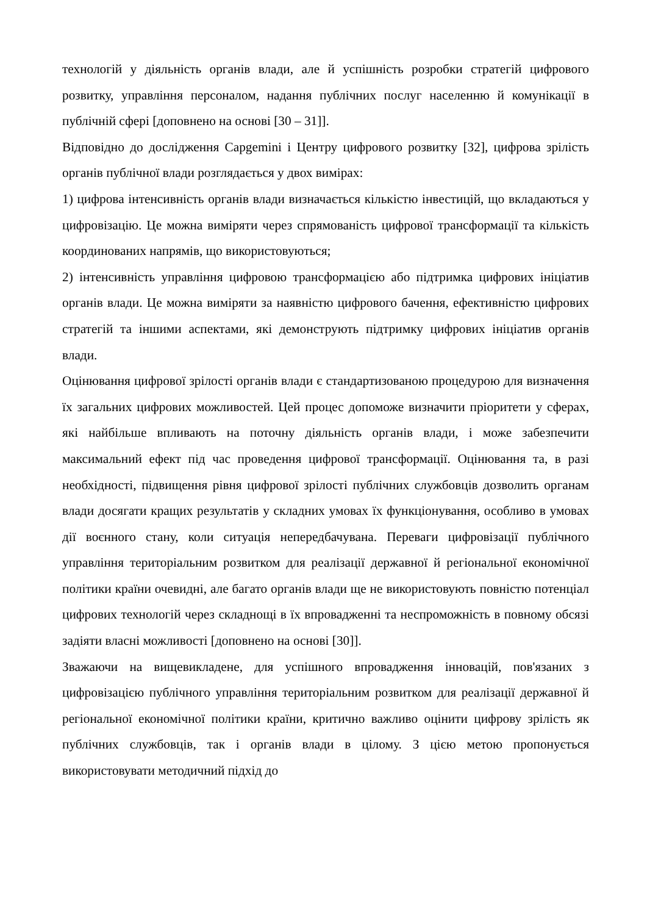технологій у діяльність органів влади, але й успішність розробки стратегій цифрового розвитку, управління персоналом, надання публічних послуг населенню й комунікації в публічній сфері [доповнено на основі [30 – 31]].
Відповідно до дослідження Capgemini і Центру цифрового розвитку [32], цифрова зрілість органів публічної влади розглядається у двох вимірах:
1) цифрова інтенсивність органів влади визначається кількістю інвестицій, що вкладаються у цифровізацію. Це можна виміряти через спрямованість цифрової трансформації та кількість координованих напрямів, що використовуються;
2) інтенсивність управління цифровою трансформацією або підтримка цифрових ініціатив органів влади. Це можна виміряти за наявністю цифрового бачення, ефективністю цифрових стратегій та іншими аспектами, які демонструють підтримку цифрових ініціатив органів влади.
Оцінювання цифрової зрілості органів влади є стандартизованою процедурою для визначення їх загальних цифрових можливостей. Цей процес допоможе визначити пріоритети у сферах, які найбільше впливають на поточну діяльність органів влади, і може забезпечити максимальний ефект під час проведення цифрової трансформації. Оцінювання та, в разі необхідності, підвищення рівня цифрової зрілості публічних службовців дозволить органам влади досягати кращих результатів у складних умовах їх функціонування, особливо в умовах дії воєнного стану, коли ситуація непередбачувана. Переваги цифровізації публічного управління територіальним розвитком для реалізації державної й регіональної економічної політики країни очевидні, але багато органів влади ще не використовують повністю потенціал цифрових технологій через складнощі в їх впровадженні та неспроможність в повному обсязі задіяти власні можливості [доповнено на основі [30]].
Зважаючи на вищевикладене, для успішного впровадження інновацій, пов'язаних з цифровізацією публічного управління територіальним розвитком для реалізації державної й регіональної економічної політики країни, критично важливо оцінити цифрову зрілість як публічних службовців, так і органів влади в цілому. З цією метою пропонується використовувати методичний підхід до